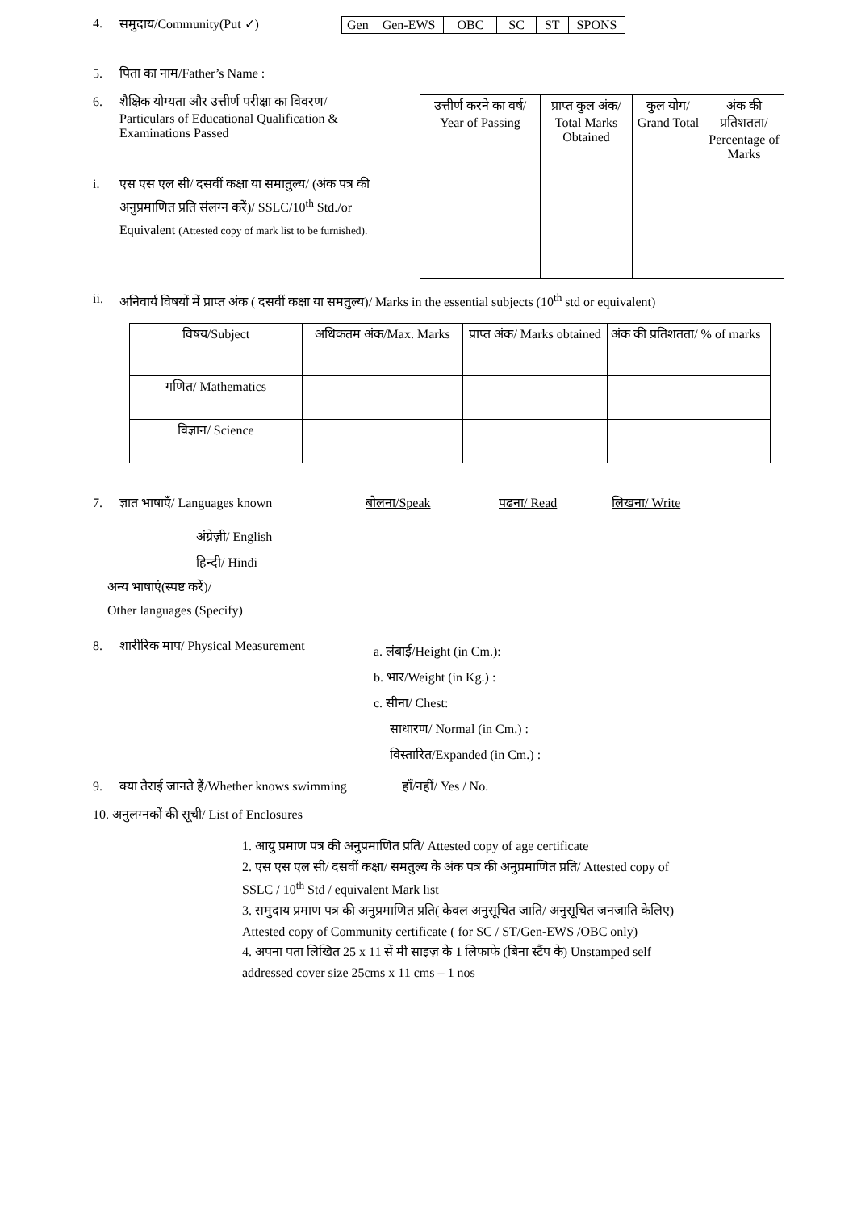4. समुदाय/Community(Put ✓)
| Gen | Gen-EWS | OBC | SC | ST | SPONS |
5. पिता का नाम/Father’s Name :
6. शैक्षिक योग्यता और उत्तीर्ण परीक्षा का विवरण/
Particulars of Educational Qualification & Examinations Passed
i. एस एस एल सी/ दसवीं कक्षा या समातुल्य/ (अंक पत्र की अनुप्रमाणित प्रति संलग्न करें)/ SSLC/10<sup>th</sup> Std./or Equivalent (Attested copy of mark list to be furnished).
| उत्तीर्ण करने का वर्ष/ Year of Passing | प्राप्त कुल अंक/ Total Marks Obtained | कुल योग/ Grand Total | अंक की प्रतिशतता/ Percentage of Marks |
ii. अनिवार्य विषयों में प्राप्त अंक ( दसवीं कक्षा या समतुल्य)/ Marks in the essential subjects (10<sup>th</sup> std or equivalent)
| विषय/Subject | अधिकतम अंक/Max. Marks | प्राप्त अंक/ Marks obtained | अंक की प्रतिशतता/ % of marks |
| गणित/ Mathematics | | | |
| विज्ञान/ Science | | | |
7. ज्ञात भाषाएँ/ Languages known बोलना/Speak पढना/ Read लिखना/ Write
अंग्रेज़ी/ English
हिन्दी/ Hindi
अन्य भाषाएं(स्पष्ट करें)/
Other languages (Specify)
8. शारीरिक माप/ Physical Measurement
a. लंबाई/Height (in Cm.):
b. भार/Weight (in Kg.) :
c. सीना/ Chest:
साधारण/ Normal (in Cm.) :
विस्तारित/Expanded (in Cm.) :
9. क्या तैराई जानते हैं/Whether knows swimming हाँ/नहीं/ Yes / No.
10. अनुलग्नकों की सूची/ List of Enclosures
1. आयु प्रमाण पत्र की अनुप्रमाणित प्रति/ Attested copy of age certificate
2. एस एस एल सी/ दसवीं कक्षा/ समतुल्य के अंक पत्र की अनुप्रमाणित प्रति/ Attested copy of SSLC / 10<sup>th</sup> Std / equivalent Mark list
3. समुदाय प्रमाण पत्र की अनुप्रमाणित प्रति( केवल अनुसूचित जाति/ अनुसूचित जनजाति केलिए) Attested copy of Community certificate ( for SC / ST/Gen-EWS /OBC only)
4. अपना पता लिखित 25 x 11 सें मी साइज़ के 1 लिफाफे (बिना स्टैंप के) Unstamped self addressed cover size 25cms x 11 cms – 1 nos